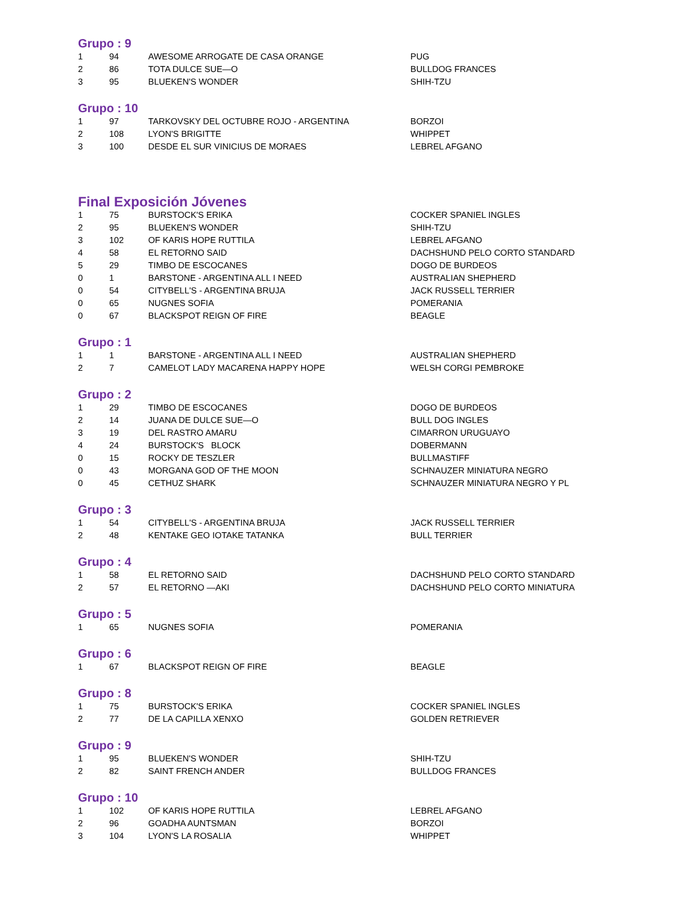Grupo : 9
| 1 | 94 | AWESOME ARROGATE DE CASA ORANGE | PUG |
| 2 | 86 | TOTA DULCE SUE—O | BULLDOG FRANCES |
| 3 | 95 | BLUEKEN'S WONDER | SHIH-TZU |
Grupo : 10
| 1 | 97 | TARKOVSKY DEL OCTUBRE ROJO - ARGENTINA | BORZOI |
| 2 | 108 | LYON'S BRIGITTE | WHIPPET |
| 3 | 100 | DESDE EL SUR VINICIUS DE MORAES | LEBREL AFGANO |
Final Exposición Jóvenes
| 1 | 75 | BURSTOCK'S ERIKA | COCKER SPANIEL INGLES |
| 2 | 95 | BLUEKEN'S WONDER | SHIH-TZU |
| 3 | 102 | OF KARIS HOPE RUTTILA | LEBREL AFGANO |
| 4 | 58 | EL RETORNO SAID | DACHSHUND PELO CORTO STANDARD |
| 5 | 29 | TIMBO DE ESCOCANES | DOGO DE BURDEOS |
| 0 | 1 | BARSTONE - ARGENTINA ALL I NEED | AUSTRALIAN SHEPHERD |
| 0 | 54 | CITYBELL'S - ARGENTINA BRUJA | JACK RUSSELL TERRIER |
| 0 | 65 | NUGNES SOFIA | POMERANIA |
| 0 | 67 | BLACKSPOT REIGN OF FIRE | BEAGLE |
Grupo : 1
| 1 | 1 | BARSTONE - ARGENTINA ALL I NEED | AUSTRALIAN SHEPHERD |
| 2 | 7 | CAMELOT LADY MACARENA HAPPY HOPE | WELSH CORGI PEMBROKE |
Grupo : 2
| 1 | 29 | TIMBO DE ESCOCANES | DOGO DE BURDEOS |
| 2 | 14 | JUANA DE DULCE SUE—O | BULL DOG INGLES |
| 3 | 19 | DEL RASTRO AMARU | CIMARRON URUGUAYO |
| 4 | 24 | BURSTOCK'S BLOCK | DOBERMANN |
| 0 | 15 | ROCKY DE TESZLER | BULLMASTIFF |
| 0 | 43 | MORGANA GOD OF THE MOON | SCHNAUZER MINIATURA NEGRO |
| 0 | 45 | CETHUZ SHARK | SCHNAUZER MINIATURA NEGRO Y PL |
Grupo : 3
| 1 | 54 | CITYBELL'S - ARGENTINA BRUJA | JACK RUSSELL TERRIER |
| 2 | 48 | KENTAKE GEO IOTAKE TATANKA | BULL TERRIER |
Grupo : 4
| 1 | 58 | EL RETORNO SAID | DACHSHUND PELO CORTO STANDARD |
| 2 | 57 | EL RETORNO —AKI | DACHSHUND PELO CORTO MINIATURA |
Grupo : 5
| 1 | 65 | NUGNES SOFIA | POMERANIA |
Grupo : 6
| 1 | 67 | BLACKSPOT REIGN OF FIRE | BEAGLE |
Grupo : 8
| 1 | 75 | BURSTOCK'S ERIKA | COCKER SPANIEL INGLES |
| 2 | 77 | DE LA CAPILLA XENXO | GOLDEN RETRIEVER |
Grupo : 9
| 1 | 95 | BLUEKEN'S WONDER | SHIH-TZU |
| 2 | 82 | SAINT FRENCH ANDER | BULLDOG FRANCES |
Grupo : 10
| 1 | 102 | OF KARIS HOPE RUTTILA | LEBREL AFGANO |
| 2 | 96 | GOADHA AUNTSMAN | BORZOI |
| 3 | 104 | LYON'S LA ROSALIA | WHIPPET |